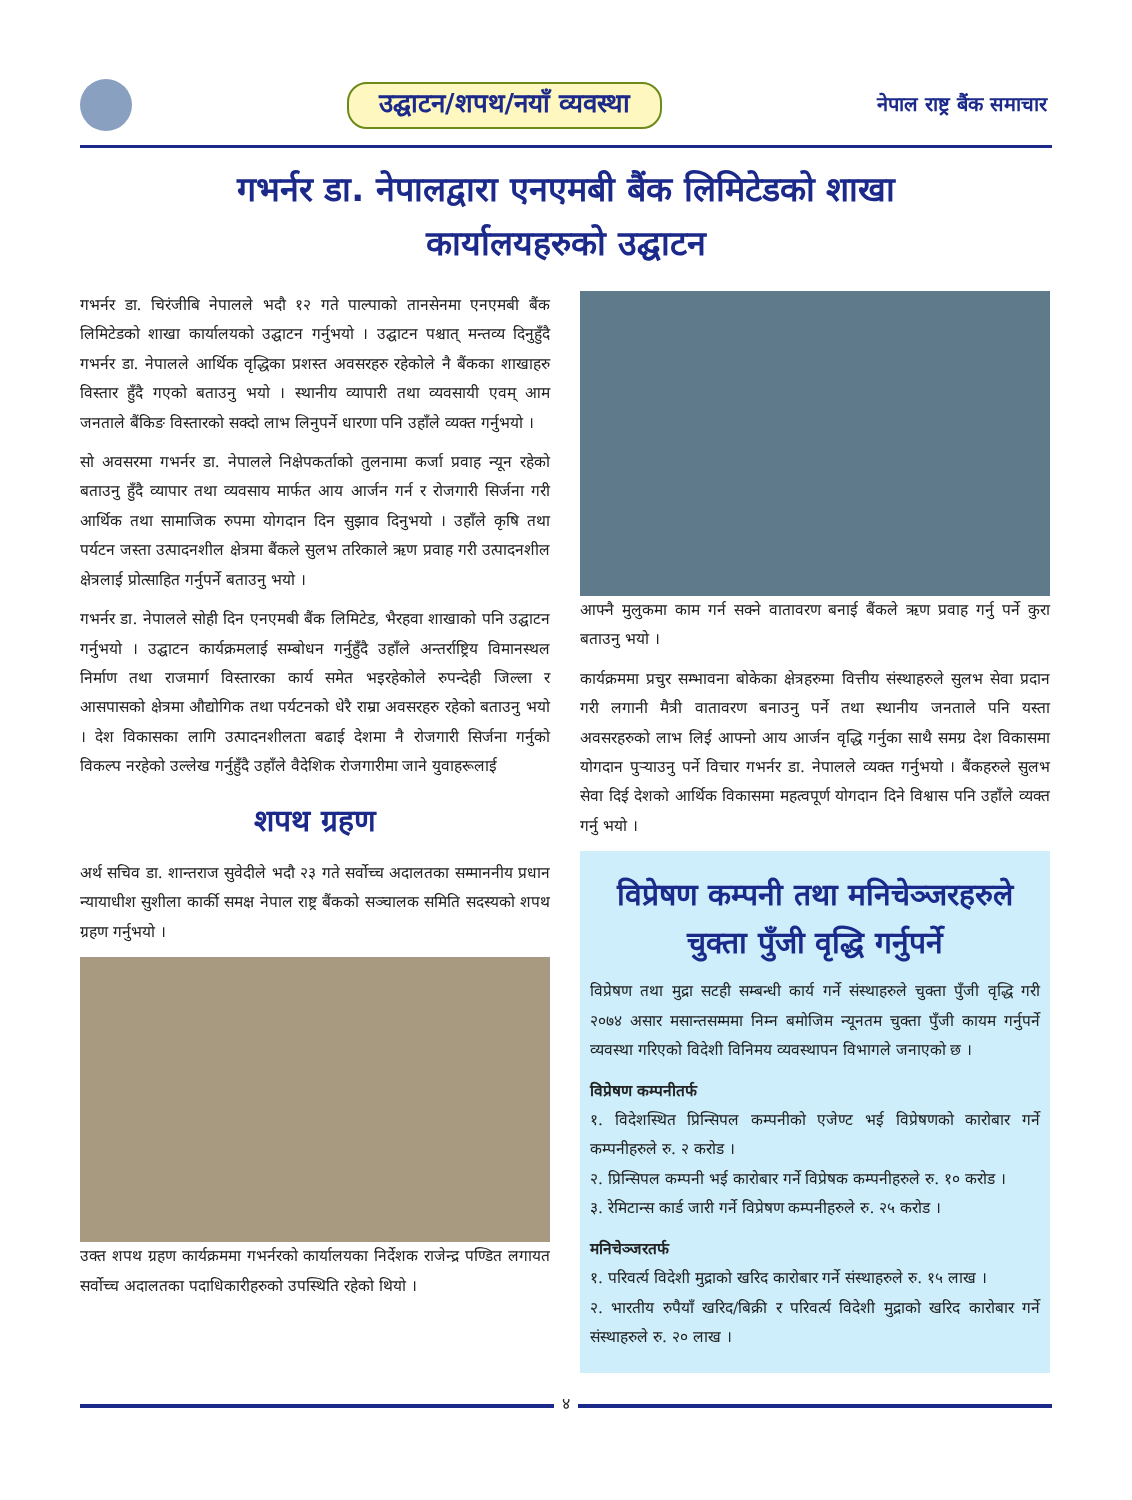उद्घाटन/शपथ/नयाँ व्यवस्था
नेपाल राष्ट्र बैंक समाचार
गभर्नर डा. नेपालद्वारा एनएमबी बैंक लिमिटेडको शाखा
कार्यालयहरुको उद्घाटन
गभर्नर डा. चिरंजीबि नेपालले भदौ १२ गते पाल्पाको तानसेनमा एनएमबी बैंक लिमिटेडको शाखा कार्यालयको उद्घाटन गर्नुभयो । उद्घाटन पश्चात् मन्तव्य दिनुहुँदै गभर्नर डा. नेपालले आर्थिक वृद्धिका प्रशस्त अवसरहरु रहेकोले नै बैंकका शाखाहरु विस्तार हुँदै गएको बताउनु भयो । स्थानीय व्यापारी तथा व्यवसायी एवम् आम जनताले बैंकिङ विस्तारको सक्दो लाभ लिनुपर्ने धारणा पनि उहाँले व्यक्त गर्नुभयो ।
सो अवसरमा गभर्नर डा. नेपालले निक्षेपकर्ताको तुलनामा कर्जा प्रवाह न्यून रहेको बताउनु हुँदै व्यापार तथा व्यवसाय मार्फत आय आर्जन गर्न र रोजगारी सिर्जना गरी आर्थिक तथा सामाजिक रुपमा योगदान दिन सुझाव दिनुभयो । उहाँले कृषि तथा पर्यटन जस्ता उत्पादनशील क्षेत्रमा बैंकले सुलभ तरिकाले ऋण प्रवाह गरी उत्पादनशील क्षेत्रलाई प्रोत्साहित गर्नुपर्ने बताउनु भयो ।
गभर्नर डा. नेपालले सोही दिन एनएमबी बैंक लिमिटेड, भैरहवा शाखाको पनि उद्घाटन गर्नुभयो । उद्घाटन कार्यक्रमलाई सम्बोधन गर्नुहुँदै उहाँले अन्तर्राष्ट्रिय विमानस्थल निर्माण तथा राजमार्ग विस्तारका कार्य समेत भइरहेकोले रुपन्देही जिल्ला र आसपासको क्षेत्रमा औद्योगिक तथा पर्यटनको धेरै राम्रा अवसरहरु रहेको बताउनु भयो । देश विकासका लागि उत्पादनशीलता बढाई देशमा नै रोजगारी सिर्जना गर्नुको विकल्प नरहेको उल्लेख गर्नुहुँदै उहाँले वैदेशिक रोजगारीमा जाने युवाहरूलाई
शपथ ग्रहण
अर्थ सचिव डा. शान्तराज सुवेदीले भदौ २३ गते सर्वोच्च अदालतका सम्माननीय प्रधान न्यायाधीश सुशीला कार्की समक्ष नेपाल राष्ट्र बैंकको सञ्चालक समिति सदस्यको शपथ ग्रहण गर्नुभयो ।
उक्त शपथ ग्रहण कार्यक्रममा गभर्नरको कार्यालयका निर्देशक राजेन्द्र पण्डित लगायत सर्वोच्च अदालतका पदाधिकारीहरुको उपस्थिति रहेको थियो ।
आफ्नै मुलुकमा काम गर्न सक्ने वातावरण बनाई बैंकले ऋण प्रवाह गर्नु पर्ने कुरा बताउनु भयो ।
कार्यक्रममा प्रचुर सम्भावना बोकेका क्षेत्रहरुमा वित्तीय संस्थाहरुले सुलभ सेवा प्रदान गरी लगानी मैत्री वातावरण बनाउनु पर्ने तथा स्थानीय जनताले पनि यस्ता अवसरहरुको लाभ लिई आफ्नो आय आर्जन वृद्धि गर्नुका साथै समग्र देश विकासमा योगदान पुऱ्याउनु पर्ने विचार गभर्नर डा. नेपालले व्यक्त गर्नुभयो । बैंकहरुले सुलभ सेवा दिई देशको आर्थिक विकासमा महत्वपूर्ण योगदान दिने विश्वास पनि उहाँले व्यक्त गर्नु भयो ।
विप्रेषण कम्पनी तथा मनिचेञ्जरहरुले
चुक्ता पुँजी वृद्धि गर्नुपर्ने
विप्रेषण तथा मुद्रा सटही सम्बन्धी कार्य गर्ने संस्थाहरुले चुक्ता पुँजी वृद्धि गरी २०७४ असार मसान्तसम्ममा निम्न बमोजिम न्यूनतम चुक्ता पुँजी कायम गर्नुपर्ने व्यवस्था गरिएको विदेशी विनिमय व्यवस्थापन विभागले जनाएको छ ।
विप्रेषण कम्पनीतर्फ
१. विदेशस्थित प्रिन्सिपल कम्पनीको एजेण्ट भई विप्रेषणको कारोबार गर्ने कम्पनीहरुले रु. २ करोड ।
२. प्रिन्सिपल कम्पनी भई कारोबार गर्ने विप्रेषक कम्पनीहरुले रु. १० करोड ।
३. रेमिटान्स कार्ड जारी गर्ने विप्रेषण कम्पनीहरुले रु. २५ करोड ।
मनिचेञ्जरतर्फ
१. परिवर्त्य विदेशी मुद्राको खरिद कारोबार गर्ने संस्थाहरुले रु. १५ लाख ।
२. भारतीय रुपैयाँ खरिद/बिक्री र परिवर्त्य विदेशी मुद्राको खरिद कारोबार गर्ने संस्थाहरुले रु. २० लाख ।
४